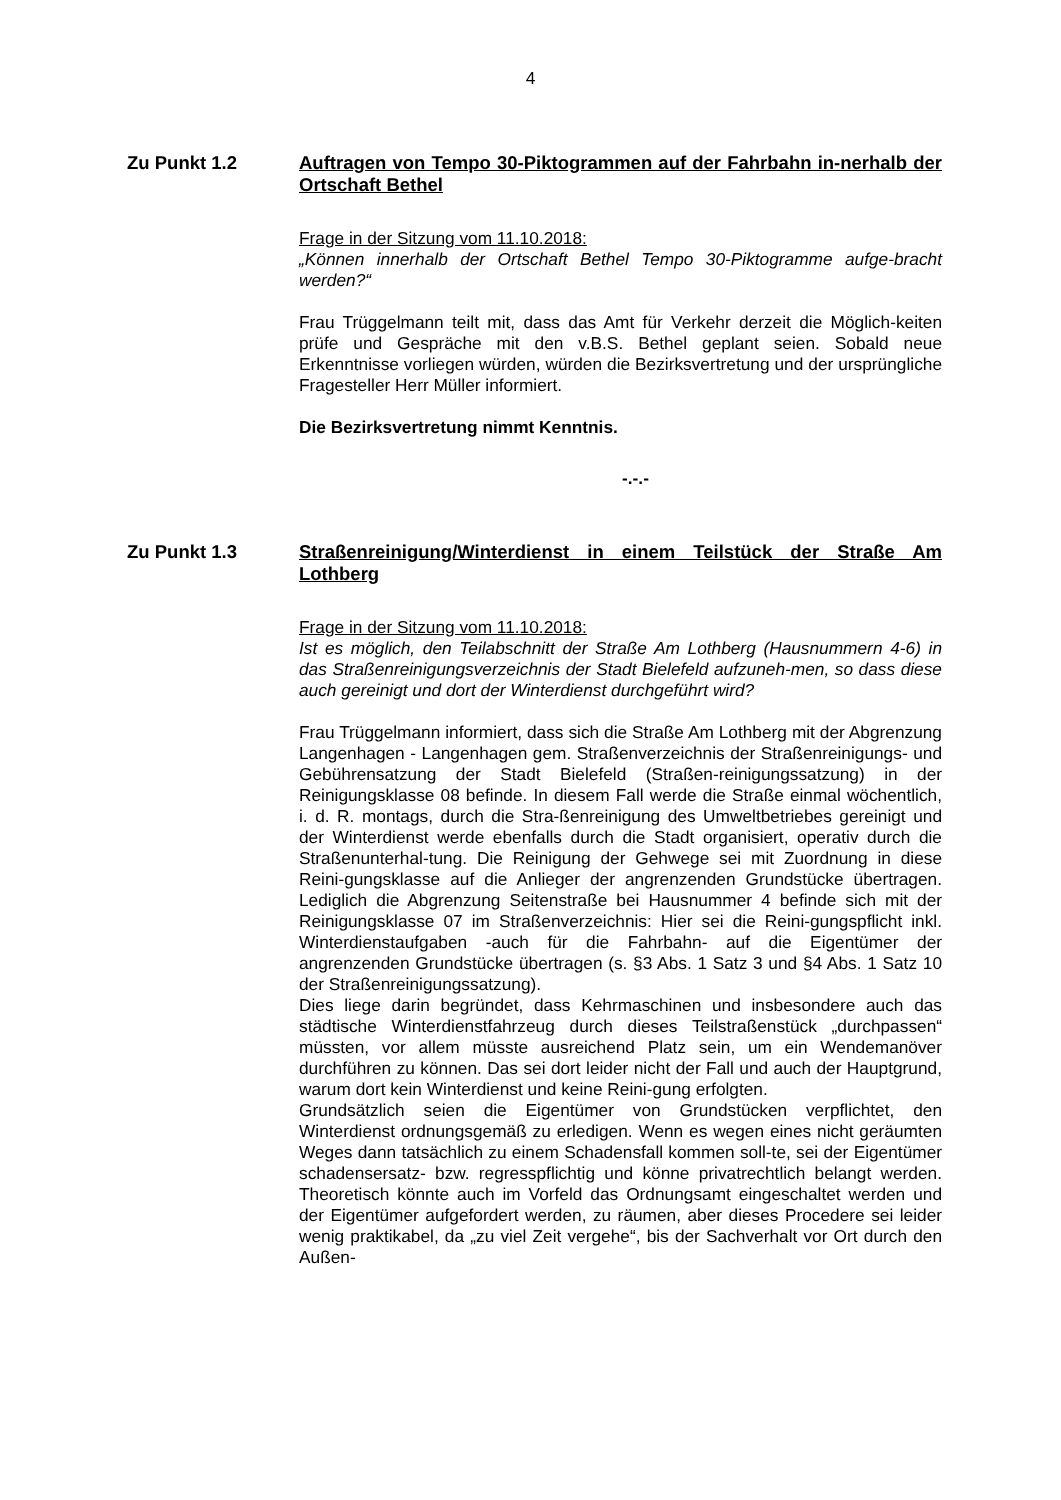4
Zu Punkt 1.2
Auftragen von Tempo 30-Piktogrammen auf der Fahrbahn in-nerhalb der Ortschaft Bethel
Frage in der Sitzung vom 11.10.2018:
„Können innerhalb der Ortschaft Bethel Tempo 30-Piktogramme aufge-bracht werden?“
Frau Trüggelmann teilt mit, dass das Amt für Verkehr derzeit die Möglich-keiten prüfe und Gespräche mit den v.B.S. Bethel geplant seien. Sobald neue Erkenntnisse vorliegen würden, würden die Bezirksvertretung und der ursprüngliche Fragesteller Herr Müller informiert.
Die Bezirksvertretung nimmt Kenntnis.
-.-.-
Zu Punkt 1.3
Straßenreinigung/Winterdienst in einem Teilstück der Straße Am Lothberg
Frage in der Sitzung vom 11.10.2018:
Ist es möglich, den Teilabschnitt der Straße Am Lothberg (Hausnummern 4-6) in das Straßenreinigungsverzeichnis der Stadt Bielefeld aufzuneh-men, so dass diese auch gereinigt und dort der Winterdienst durchgeführt wird?
Frau Trüggelmann informiert, dass sich die Straße Am Lothberg mit der Abgrenzung Langenhagen - Langenhagen gem. Straßenverzeichnis der Straßenreinigungs- und Gebührensatzung der Stadt Bielefeld (Straßen-reinigungssatzung) in der Reinigungsklasse 08 befinde. In diesem Fall werde die Straße einmal wöchentlich, i. d. R. montags, durch die Stra-ßenreinigung des Umweltbetriebes gereinigt und der Winterdienst werde ebenfalls durch die Stadt organisiert, operativ durch die Straßenunterhal-tung. Die Reinigung der Gehwege sei mit Zuordnung in diese Reini-gungsklasse auf die Anlieger der angrenzenden Grundstücke übertragen. Lediglich die Abgrenzung Seitenstraße bei Hausnummer 4 befinde sich mit der Reinigungsklasse 07 im Straßenverzeichnis: Hier sei die Reini-gungspflicht inkl. Winterdienstaufgaben -auch für die Fahrbahn- auf die Eigentümer der angrenzenden Grundstücke übertragen (s. §3 Abs. 1 Satz 3 und §4 Abs. 1 Satz 10 der Straßenreinigungssatzung).
Dies liege darin begründet, dass Kehrmaschinen und insbesondere auch das städtische Winterdienstfahrzeug durch dieses Teilstraßenstück „durchpassen“ müssten, vor allem müsste ausreichend Platz sein, um ein Wendemanöver durchführen zu können. Das sei dort leider nicht der Fall und auch der Hauptgrund, warum dort kein Winterdienst und keine Reini-gung erfolgten.
Grundsätzlich seien die Eigentümer von Grundstücken verpflichtet, den Winterdienst ordnungsgemäß zu erledigen. Wenn es wegen eines nicht geräumten Weges dann tatsächlich zu einem Schadensfall kommen soll-te, sei der Eigentümer schadensersatz- bzw. regresspflichtig und könne privatrechtlich belangt werden. Theoretisch könnte auch im Vorfeld das Ordnungsamt eingeschaltet werden und der Eigentümer aufgefordert werden, zu räumen, aber dieses Procedere sei leider wenig praktikabel, da „zu viel Zeit vergehe“, bis der Sachverhalt vor Ort durch den Außen-